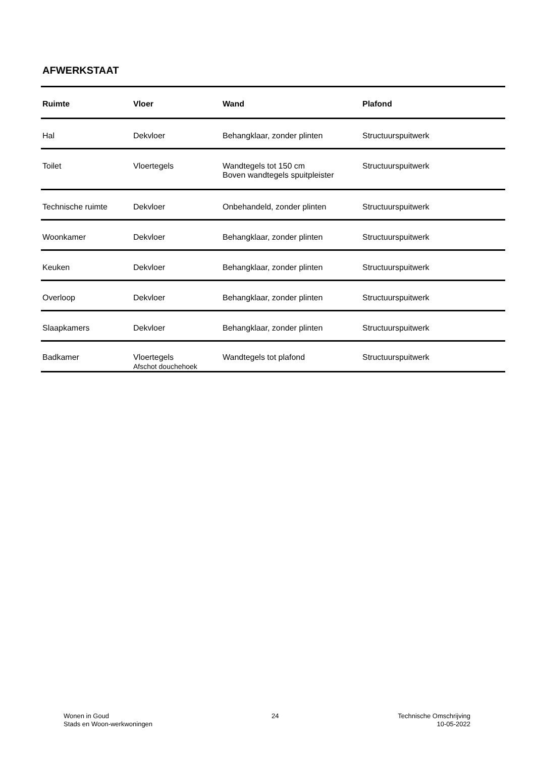AFWERKSTAAT
| Ruimte | Vloer | Wand | Plafond |
| --- | --- | --- | --- |
| Hal | Dekvloer | Behangklaar, zonder plinten | Structuurspuitwerk |
| Toilet | Vloertegels | Wandtegels tot 150 cm Boven wandtegels spuitpleister | Structuurspuitwerk |
| Technische ruimte | Dekvloer | Onbehandeld, zonder plinten | Structuurspuitwerk |
| Woonkamer | Dekvloer | Behangklaar, zonder plinten | Structuurspuitwerk |
| Keuken | Dekvloer | Behangklaar, zonder plinten | Structuurspuitwerk |
| Overloop | Dekvloer | Behangklaar, zonder plinten | Structuurspuitwerk |
| Slaapkamers | Dekvloer | Behangklaar, zonder plinten | Structuurspuitwerk |
| Badkamer | Vloertegels Afschot douchehoek | Wandtegels tot plafond | Structuurspuitwerk |
Wonen in Goud
Stads en Woon-werkwoningen
24 Technische Omschrijving
10-05-2022